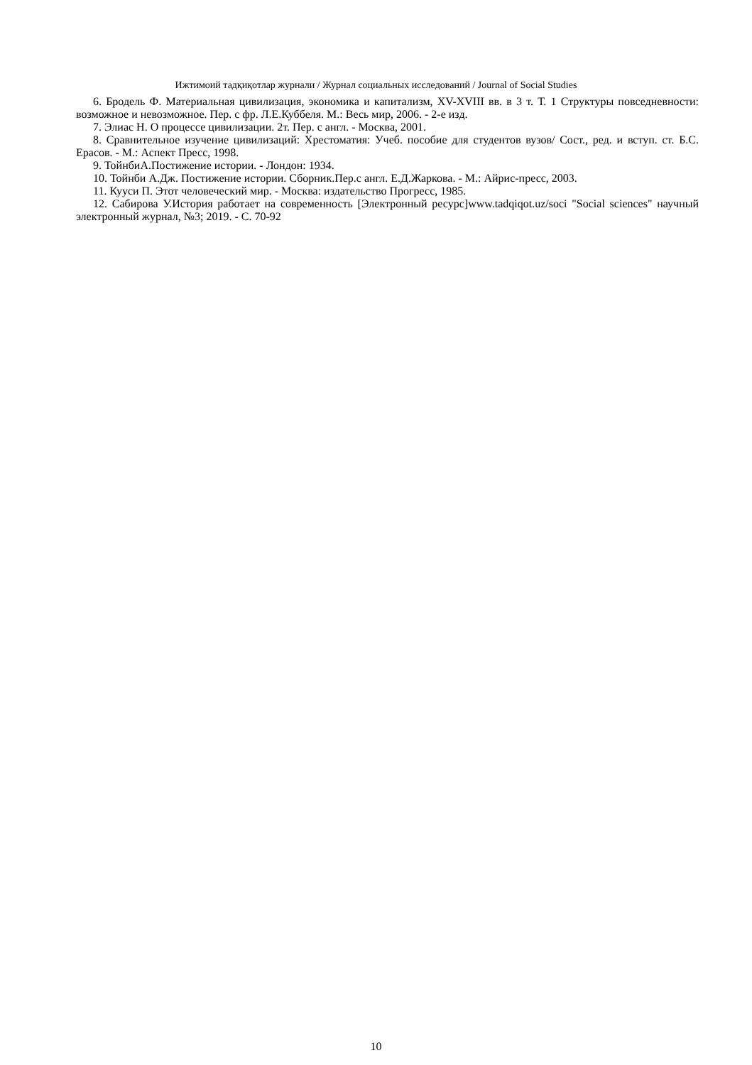Ижтимоий тадқиқотлар журнали / Журнал социальных исследований / Journal of Social Studies
6. Бродель Ф. Материальная цивилизация, экономика и капитализм, XV-XVIII вв. в 3 т. Т. 1 Структуры повседневности: возможное и невозможное. Пер. с фр. Л.Е.Куббеля. М.: Весь мир, 2006. - 2-е изд.
7. Элиас Н. О процессе цивилизации. 2т. Пер. с англ. - Москва, 2001.
8. Сравнительное изучение цивилизаций: Хрестоматия: Учеб. пособие для студентов вузов/ Сост., ред. и вступ. ст. Б.С. Ерасов. - М.: Аспект Пресс, 1998.
9. ТойнбиА.Постижение истории. - Лондон: 1934.
10. Тойнби А.Дж. Постижение истории. Сборник.Пер.с англ. Е.Д.Жаркова. - М.: Айрис-пресс, 2003.
11. Кууси П. Этот человеческий мир. - Москва: издательство Прогресс, 1985.
12. Сабирова У.История работает на современность [Электронный ресурс]www.tadqiqot.uz/soci "Social sciences" научный электронный журнал, №3; 2019. - С. 70-92
10